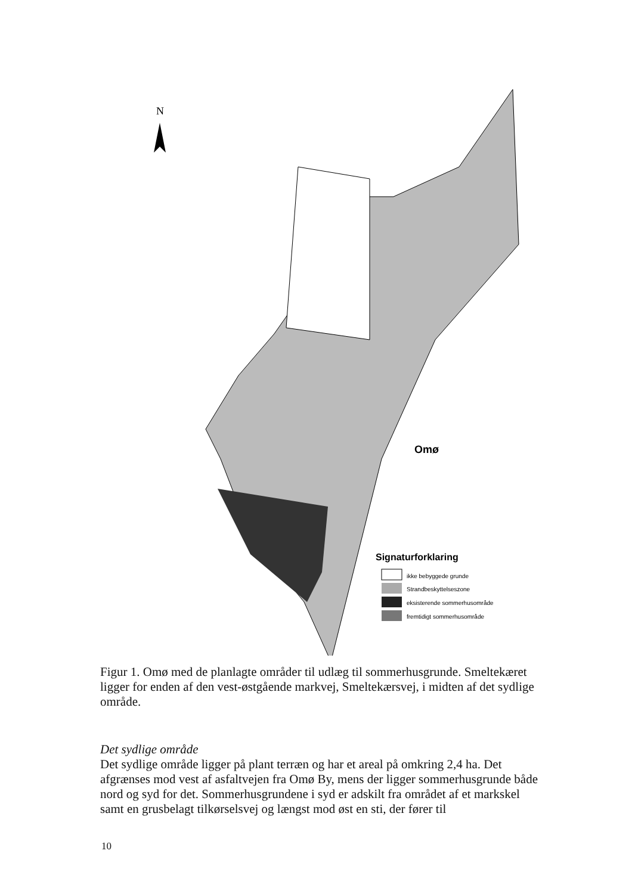N
Omø
Signaturforklaring
ikke bebyggede grunde
Strandbeskyttelseszone
eksisterende sommerhusområde
fremtidigt sommerhusområde
Figur 1. Omø med de planlagte områder til udlæg til sommerhusgrunde. Smeltekæret ligger for enden af den vest-østgående markvej, Smeltekærsvej, i midten af det sydlige område.
Det sydlige område
Det sydlige område ligger på plant terræn og har et areal på omkring 2,4 ha. Det afgrænses mod vest af asfaltvejen fra Omø By, mens der ligger sommerhusgrunde både nord og syd for det. Sommerhusgrundene i syd er adskilt fra området af et markskel samt en grusbelagt tilkørselsvej og længst mod øst en sti, der fører til
10